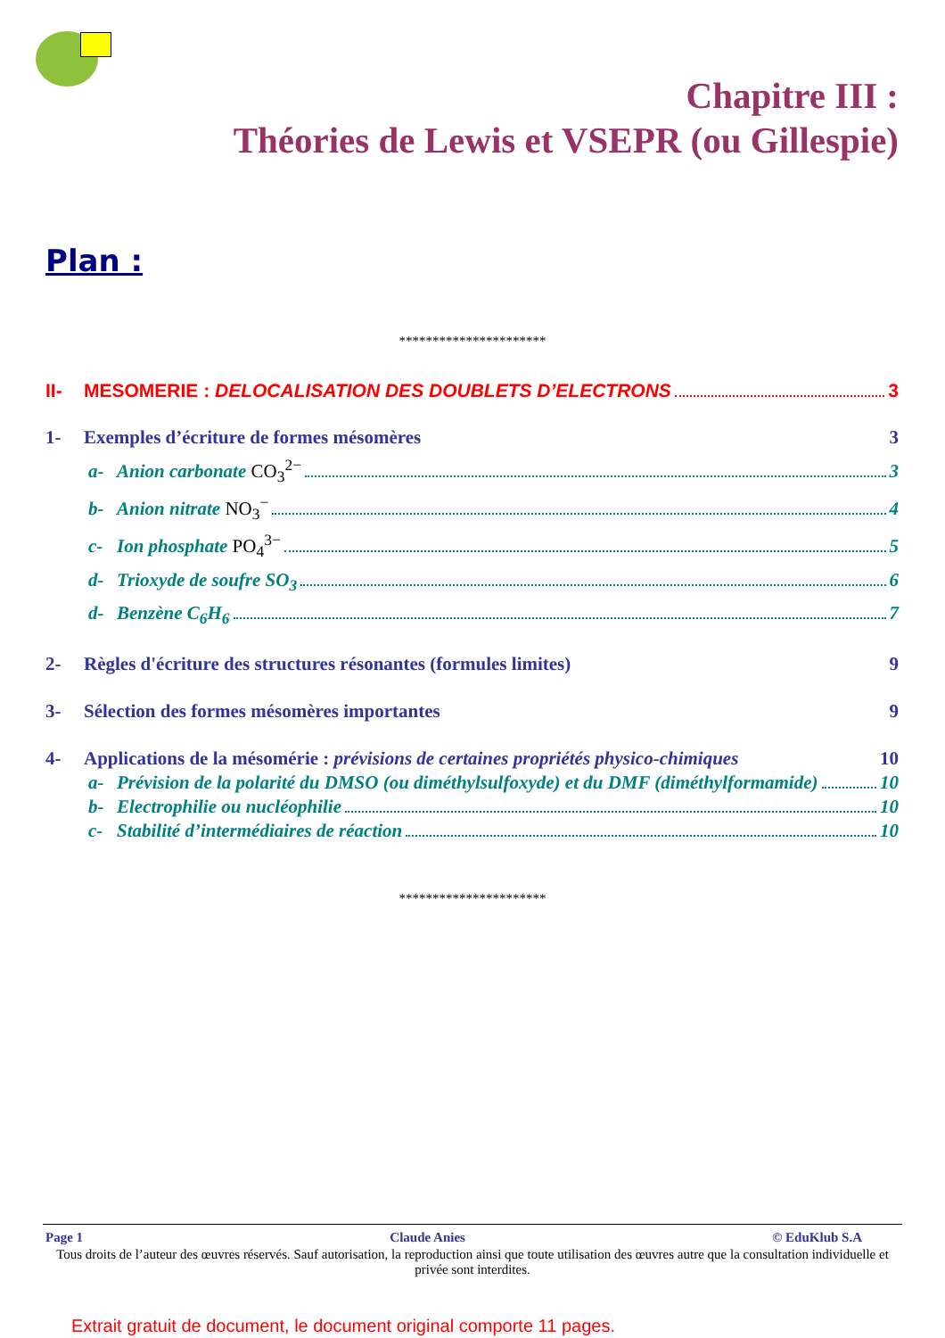Chapitre III :
Théories de Lewis et VSEPR (ou Gillespie)
Plan :
**********************
II- MESOMERIE : DELOCALISATION DES DOUBLETS D’ELECTRONS 3
1- Exemples d’écriture de formes mésomères 3
a- Anion carbonate CO<sub>3</sub><sup>2−</sup> 3
b- Anion nitrate NO<sub>3</sub><sup>−</sup> 4
c- Ion phosphate PO<sub>4</sub><sup>3−</sup> 5
d- Trioxyde de soufre SO<sub>3</sub> 6
d- Benzène C<sub>6</sub>H<sub>6</sub> 7
2- Règles d'écriture des structures résonantes (formules limites) 9
3- Sélection des formes mésomères importantes 9
4- Applications de la mésomérie : prévisions de certaines propriétés physico-chimiques 10
a- Prévision de la polarité du DMSO (ou diméthylsulfoxyde) et du DMF (diméthylformamide) 10
b- Electrophilie ou nucléophilie 10
c- Stabilité d’intermédiaires de réaction 10
**********************
Page 1 Claude Anies © EduKlub S.A
Tous droits de l’auteur des œuvres réservés. Sauf autorisation, la reproduction ainsi que toute utilisation des œuvres autre que la consultation individuelle et privée sont interdites.
Extrait gratuit de document, le document original comporte 11 pages.